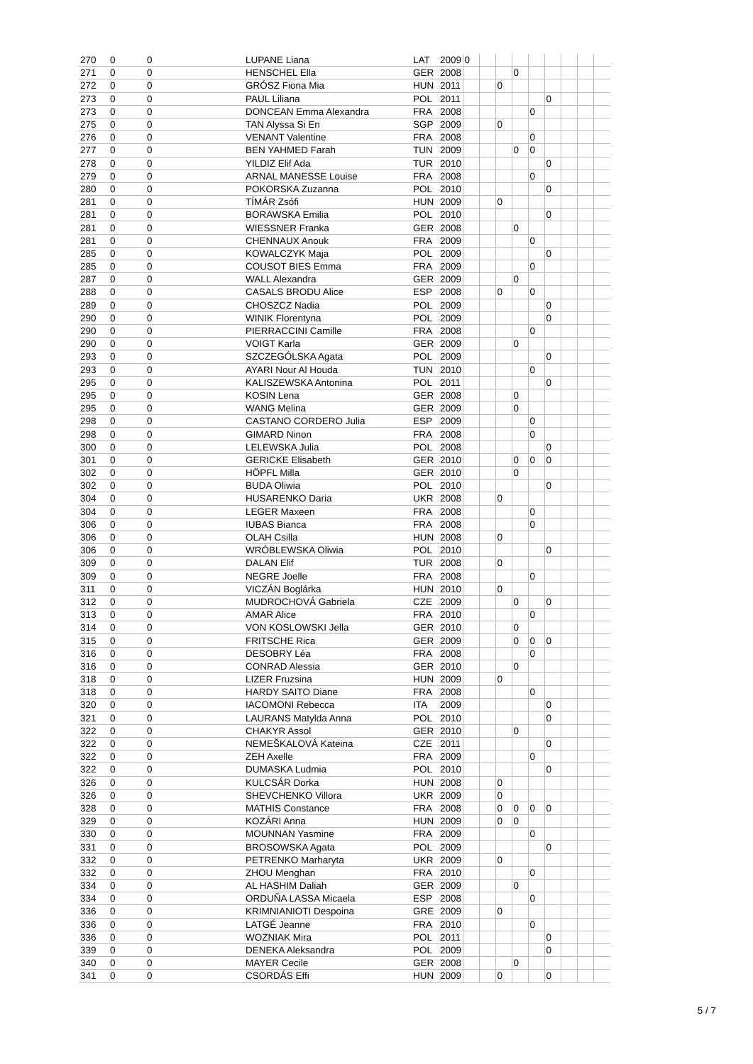| 270 | 0 | 0 | LUPANE Liana | LAT | 2009 | 0 | | | | | | | | |
| 271 | 0 | 0 | HENSCHEL Ella | GER | 2008 | | | | 0 | | | | | |
| 272 | 0 | 0 | GRÓSZ Fiona Mia | HUN | 2011 | | | 0 | | | | | | |
| 273 | 0 | 0 | PAUL Liliana | POL | 2011 | | | | | | 0 | | | |
| 273 | 0 | 0 | DONCEAN Emma Alexandra | FRA | 2008 | | | | | 0 | | | | |
| 275 | 0 | 0 | TAN Alyssa Si En | SGP | 2009 | | | 0 | | | | | | |
| 276 | 0 | 0 | VENANT Valentine | FRA | 2008 | | | | | 0 | | | | |
| 277 | 0 | 0 | BEN YAHMED Farah | TUN | 2009 | | | | 0 | 0 | | | | |
| 278 | 0 | 0 | YILDIZ Elif Ada | TUR | 2010 | | | | | | 0 | | | |
| 279 | 0 | 0 | ARNAL MANESSE Louise | FRA | 2008 | | | | | 0 | | | | |
| 280 | 0 | 0 | POKORSKA Zuzanna | POL | 2010 | | | | | | 0 | | | |
| 281 | 0 | 0 | TÍMÁR Zsófi | HUN | 2009 | | | 0 | | | | | | |
| 281 | 0 | 0 | BORAWSKA Emilia | POL | 2010 | | | | | | 0 | | | |
| 281 | 0 | 0 | WIESSNER Franka | GER | 2008 | | | | 0 | | | | | |
| 281 | 0 | 0 | CHENNAUX Anouk | FRA | 2009 | | | | | 0 | | | | |
| 285 | 0 | 0 | KOWALCZYK Maja | POL | 2009 | | | | | | 0 | | | |
| 285 | 0 | 0 | COUSOT BIES Emma | FRA | 2009 | | | | | 0 | | | | |
| 287 | 0 | 0 | WALL Alexandra | GER | 2009 | | | | 0 | | | | | |
| 288 | 0 | 0 | CASALS BRODU Alice | ESP | 2008 | | | 0 | | 0 | | | | |
| 289 | 0 | 0 | CHOSZCZ Nadia | POL | 2009 | | | | | | 0 | | | |
| 290 | 0 | 0 | WINIK Florentyna | POL | 2009 | | | | | | 0 | | | |
| 290 | 0 | 0 | PIERRACCINI Camille | FRA | 2008 | | | | | 0 | | | | |
| 290 | 0 | 0 | VOIGT Karla | GER | 2009 | | | | 0 | | | | | |
| 293 | 0 | 0 | SZCZEGÓLSKA Agata | POL | 2009 | | | | | | 0 | | | |
| 293 | 0 | 0 | AYARI Nour Al Houda | TUN | 2010 | | | | | 0 | | | | |
| 295 | 0 | 0 | KALISZEWSKA Antonina | POL | 2011 | | | | | | 0 | | | |
| 295 | 0 | 0 | KOSIN Lena | GER | 2008 | | | | 0 | | | | | |
| 295 | 0 | 0 | WANG Melina | GER | 2009 | | | | 0 | | | | | |
| 298 | 0 | 0 | CASTANO CORDERO Julia | ESP | 2009 | | | | | 0 | | | | |
| 298 | 0 | 0 | GIMARD Ninon | FRA | 2008 | | | | | 0 | | | | |
| 300 | 0 | 0 | LELEWSKA Julia | POL | 2008 | | | | | | 0 | | | |
| 301 | 0 | 0 | GERICKE Elisabeth | GER | 2010 | | | | 0 | 0 | 0 | | | |
| 302 | 0 | 0 | HÖPFL Milla | GER | 2010 | | | | 0 | | | | | |
| 302 | 0 | 0 | BUDA Oliwia | POL | 2010 | | | | | | 0 | | | |
| 304 | 0 | 0 | HUSARENKO Daria | UKR | 2008 | | | 0 | | | | | | |
| 304 | 0 | 0 | LEGER Maxeen | FRA | 2008 | | | | | 0 | | | | |
| 306 | 0 | 0 | IUBAS Bianca | FRA | 2008 | | | | | 0 | | | | |
| 306 | 0 | 0 | OLAH Csilla | HUN | 2008 | | | 0 | | | | | | |
| 306 | 0 | 0 | WRÓBLEWSKA Oliwia | POL | 2010 | | | | | | 0 | | | |
| 309 | 0 | 0 | DALAN Elif | TUR | 2008 | | | 0 | | | | | | |
| 309 | 0 | 0 | NEGRE Joelle | FRA | 2008 | | | | | 0 | | | | |
| 311 | 0 | 0 | VICZÁN Boglárka | HUN | 2010 | | | 0 | | | | | | |
| 312 | 0 | 0 | MUDROCHOVÁ Gabriela | CZE | 2009 | | | | 0 | | 0 | | | |
| 313 | 0 | 0 | AMAR Alice | FRA | 2010 | | | | | 0 | | | | |
| 314 | 0 | 0 | VON KOSLOWSKI Jella | GER | 2010 | | | | 0 | | | | | |
| 315 | 0 | 0 | FRITSCHE Rica | GER | 2009 | | | | 0 | 0 | 0 | | | |
| 316 | 0 | 0 | DESOBRY Léa | FRA | 2008 | | | | | 0 | | | | |
| 316 | 0 | 0 | CONRAD Alessia | GER | 2010 | | | | 0 | | | | | |
| 318 | 0 | 0 | LIZER Fruzsina | HUN | 2009 | | | 0 | | | | | | |
| 318 | 0 | 0 | HARDY SAITO Diane | FRA | 2008 | | | | | 0 | | | | |
| 320 | 0 | 0 | IACOMONI Rebecca | ITA | 2009 | | | | | | 0 | | | |
| 321 | 0 | 0 | LAURANS Matylda Anna | POL | 2010 | | | | | | 0 | | | |
| 322 | 0 | 0 | CHAKYR Assol | GER | 2010 | | | | 0 | | | | | |
| 322 | 0 | 0 | NEMEŠKALOVÁ Kateina | CZE | 2011 | | | | | | 0 | | | |
| 322 | 0 | 0 | ZEH Axelle | FRA | 2009 | | | | | 0 | | | | |
| 322 | 0 | 0 | DUMASKA Ludmia | POL | 2010 | | | | | | 0 | | | |
| 326 | 0 | 0 | KULCSÁR Dorka | HUN | 2008 | | | 0 | | | | | | |
| 326 | 0 | 0 | SHEVCHENKO Villora | UKR | 2009 | | | 0 | | | | | | |
| 328 | 0 | 0 | MATHIS Constance | FRA | 2008 | | | 0 | 0 | 0 | 0 | | | |
| 329 | 0 | 0 | KOZÁRI Anna | HUN | 2009 | | | 0 | 0 | | | | | |
| 330 | 0 | 0 | MOUNNAN Yasmine | FRA | 2009 | | | | | 0 | | | | |
| 331 | 0 | 0 | BROSOWSKA Agata | POL | 2009 | | | | | | 0 | | | |
| 332 | 0 | 0 | PETRENKO Marharyta | UKR | 2009 | | | 0 | | | | | | |
| 332 | 0 | 0 | ZHOU Menghan | FRA | 2010 | | | | | 0 | | | | |
| 334 | 0 | 0 | AL HASHIM Daliah | GER | 2009 | | | | 0 | | | | | |
| 334 | 0 | 0 | ORDUÑA LASSA Micaela | ESP | 2008 | | | | | 0 | | | | |
| 336 | 0 | 0 | KRIMNIANIOTI Despoina | GRE | 2009 | | | 0 | | | | | | |
| 336 | 0 | 0 | LATGÉ Jeanne | FRA | 2010 | | | | | 0 | | | | |
| 336 | 0 | 0 | WOZNIAK Mira | POL | 2011 | | | | | | 0 | | | |
| 339 | 0 | 0 | DENEKA Aleksandra | POL | 2009 | | | | | | 0 | | | |
| 340 | 0 | 0 | MAYER Cecile | GER | 2008 | | | | 0 | | | | | |
| 341 | 0 | 0 | CSORDÁS Effi | HUN | 2009 | | | 0 | | | 0 | | | |
5 / 7